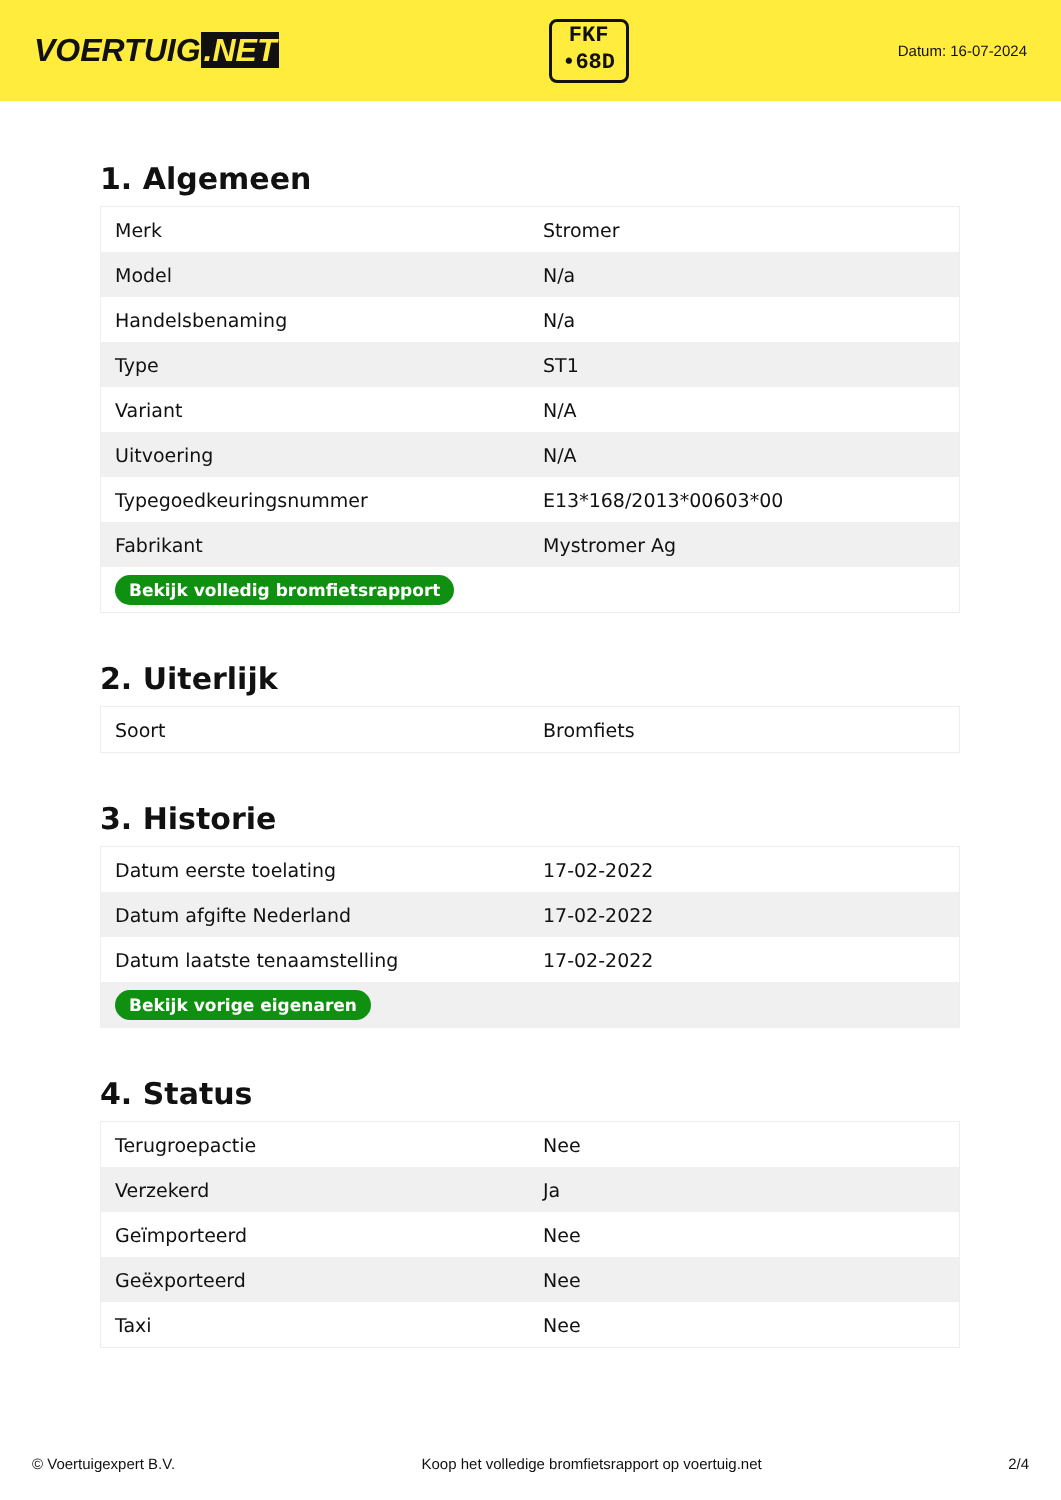VOERTUIG.NET
FKF
•68D
Datum: 16-07-2024
1. Algemeen
| Merk | Stromer |
| Model | N/a |
| Handelsbenaming | N/a |
| Type | ST1 |
| Variant | N/A |
| Uitvoering | N/A |
| Typegoedkeuringsnummer | E13*168/2013*00603*00 |
| Fabrikant | Mystromer Ag |
| Bekijk volledig bromfietsrapport | |
2. Uiterlijk
| Soort | Bromfiets |
3. Historie
| Datum eerste toelating | 17-02-2022 |
| Datum afgifte Nederland | 17-02-2022 |
| Datum laatste tenaamstelling | 17-02-2022 |
| Bekijk vorige eigenaren | |
4. Status
| Terugroepactie | Nee |
| Verzekerd | Ja |
| Geïmporteerd | Nee |
| Geëxporteerd | Nee |
| Taxi | Nee |
© Voertuigexpert B.V. Koop het volledige bromfietsrapport op voertuig.net 2/4